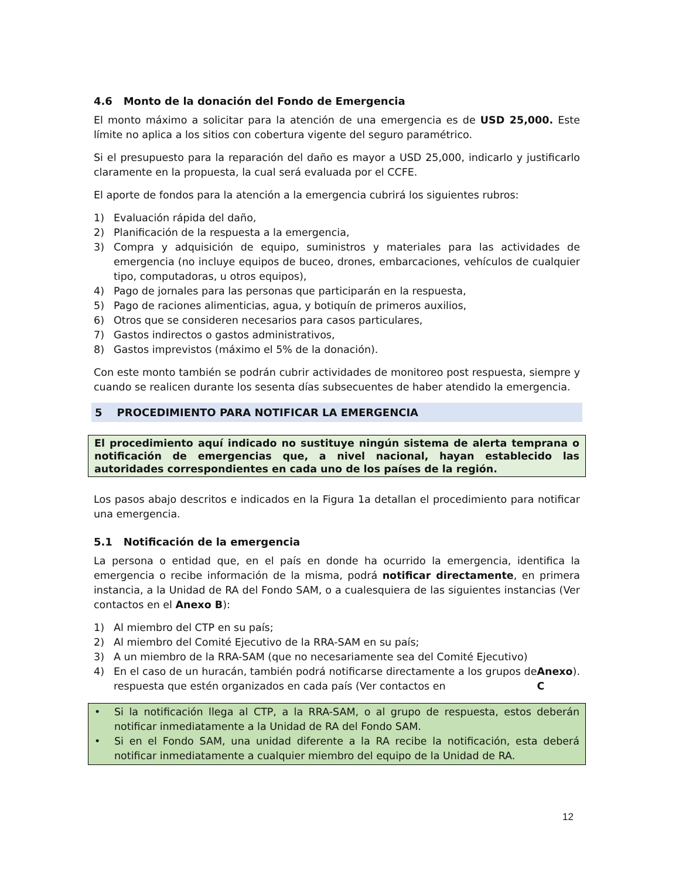4.6 Monto de la donación del Fondo de Emergencia
El monto máximo a solicitar para la atención de una emergencia es de USD 25,000. Este límite no aplica a los sitios con cobertura vigente del seguro paramétrico.
Si el presupuesto para la reparación del daño es mayor a USD 25,000, indicarlo y justificarlo claramente en la propuesta, la cual será evaluada por el CCFE.
El aporte de fondos para la atención a la emergencia cubrirá los siguientes rubros:
1) Evaluación rápida del daño,
2) Planificación de la respuesta a la emergencia,
3) Compra y adquisición de equipo, suministros y materiales para las actividades de emergencia (no incluye equipos de buceo, drones, embarcaciones, vehículos de cualquier tipo, computadoras, u otros equipos),
4) Pago de jornales para las personas que participarán en la respuesta,
5) Pago de raciones alimenticias, agua, y botiquín de primeros auxilios,
6) Otros que se consideren necesarios para casos particulares,
7) Gastos indirectos o gastos administrativos,
8) Gastos imprevistos (máximo el 5% de la donación).
Con este monto también se podrán cubrir actividades de monitoreo post respuesta, siempre y cuando se realicen durante los sesenta días subsecuentes de haber atendido la emergencia.
5 PROCEDIMIENTO PARA NOTIFICAR LA EMERGENCIA
El procedimiento aquí indicado no sustituye ningún sistema de alerta temprana o notificación de emergencias que, a nivel nacional, hayan establecido las autoridades correspondientes en cada uno de los países de la región.
Los pasos abajo descritos e indicados en la Figura 1a detallan el procedimiento para notificar una emergencia.
5.1 Notificación de la emergencia
La persona o entidad que, en el país en donde ha ocurrido la emergencia, identifica la emergencia o recibe información de la misma, podrá notificar directamente, en primera instancia, a la Unidad de RA del Fondo SAM, o a cualesquiera de las siguientes instancias (Ver contactos en el Anexo B):
1) Al miembro del CTP en su país;
2) Al miembro del Comité Ejecutivo de la RRA-SAM en su país;
3) A un miembro de la RRA-SAM (que no necesariamente sea del Comité Ejecutivo)
4) En el caso de un huracán, también podrá notificarse directamente a los grupos de respuesta que estén organizados en cada país (Ver contactos en Anexo C).
• Si la notificación llega al CTP, a la RRA-SAM, o al grupo de respuesta, estos deberán notificar inmediatamente a la Unidad de RA del Fondo SAM.
• Si en el Fondo SAM, una unidad diferente a la RA recibe la notificación, esta deberá notificar inmediatamente a cualquier miembro del equipo de la Unidad de RA.
12